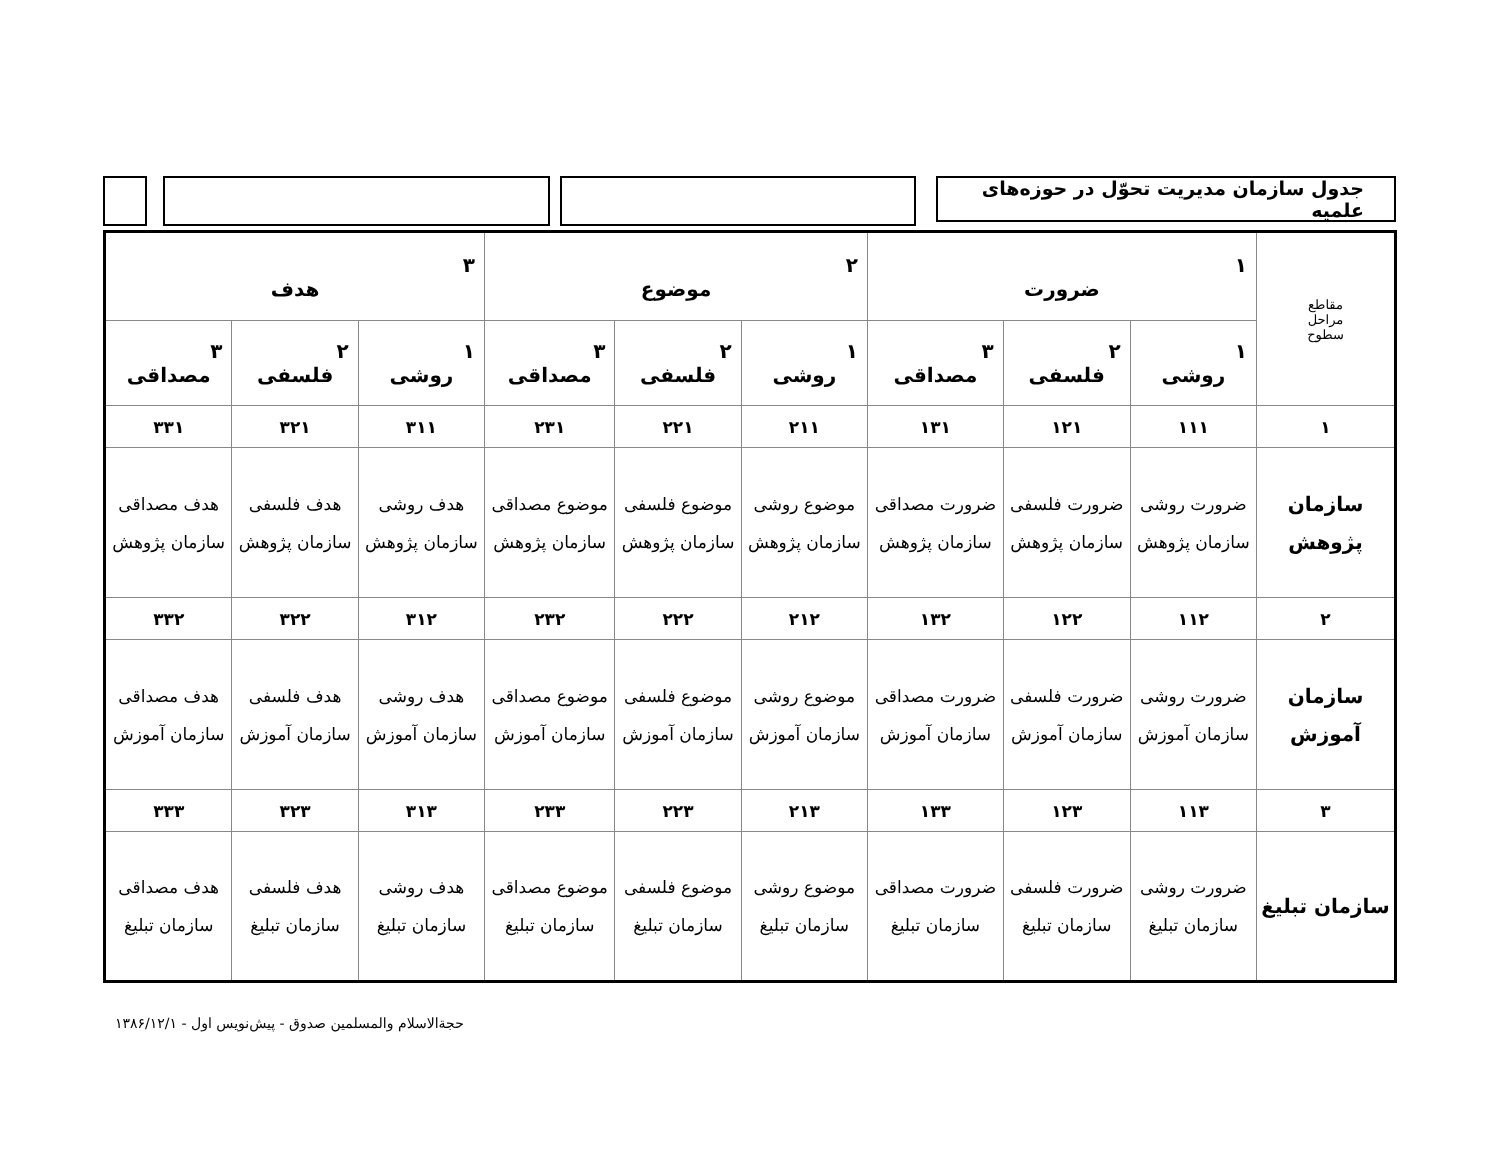جدول سازمان مدیریت تحوّل در حوزه‌های علمیه
| مقاطع مراحل سطوح | ۱ ضرورت | | | ۲ موضوع | | | ۳ هدف | | |
| --- | --- | --- | --- | --- | --- | --- | --- | --- | --- |
| | ۱ روشی | ۲ فلسفی | ۳ مصداقی | ۱ روشی | ۲ فلسفی | ۳ مصداقی | ۱ روشی | ۲ فلسفی | ۳ مصداقی |
| ۱ | ۱۱۱ | ۱۲۱ | ۱۳۱ | ۲۱۱ | ۲۲۱ | ۲۳۱ | ۳۱۱ | ۳۲۱ | ۳۳۱ |
| سازمان پژوهش | ضرورت روشی سازمان پژوهش | ضرورت فلسفی سازمان پژوهش | ضرورت مصداقی سازمان پژوهش | موضوع روشی سازمان پژوهش | موضوع فلسفی سازمان پژوهش | موضوع مصداقی سازمان پژوهش | هدف روشی سازمان پژوهش | هدف فلسفی سازمان پژوهش | هدف مصداقی سازمان پژوهش |
| ۲ | ۱۱۲ | ۱۲۲ | ۱۳۲ | ۲۱۲ | ۲۲۲ | ۲۳۲ | ۳۱۲ | ۳۲۲ | ۳۳۲ |
| سازمان آموزش | ضرورت روشی سازمان آموزش | ضرورت فلسفی سازمان آموزش | ضرورت مصداقی سازمان آموزش | موضوع روشی سازمان آموزش | موضوع فلسفی سازمان آموزش | موضوع مصداقی سازمان آموزش | هدف روشی سازمان آموزش | هدف فلسفی سازمان آموزش | هدف مصداقی سازمان آموزش |
| ۳ | ۱۱۳ | ۱۲۳ | ۱۳۳ | ۲۱۳ | ۲۲۳ | ۲۳۳ | ۳۱۳ | ۳۲۳ | ۳۳۳ |
| سازمان تبلیغ | ضرورت روشی سازمان تبلیغ | ضرورت فلسفی سازمان تبلیغ | ضرورت مصداقی سازمان تبلیغ | موضوع روشی سازمان تبلیغ | موضوع فلسفی سازمان تبلیغ | موضوع مصداقی سازمان تبلیغ | هدف روشی سازمان تبلیغ | هدف فلسفی سازمان تبلیغ | هدف مصداقی سازمان تبلیغ |
حجةالاسلام والمسلمین صدوق - پیش‌نویس اول - ۱۳۸۶/۱۲/۱